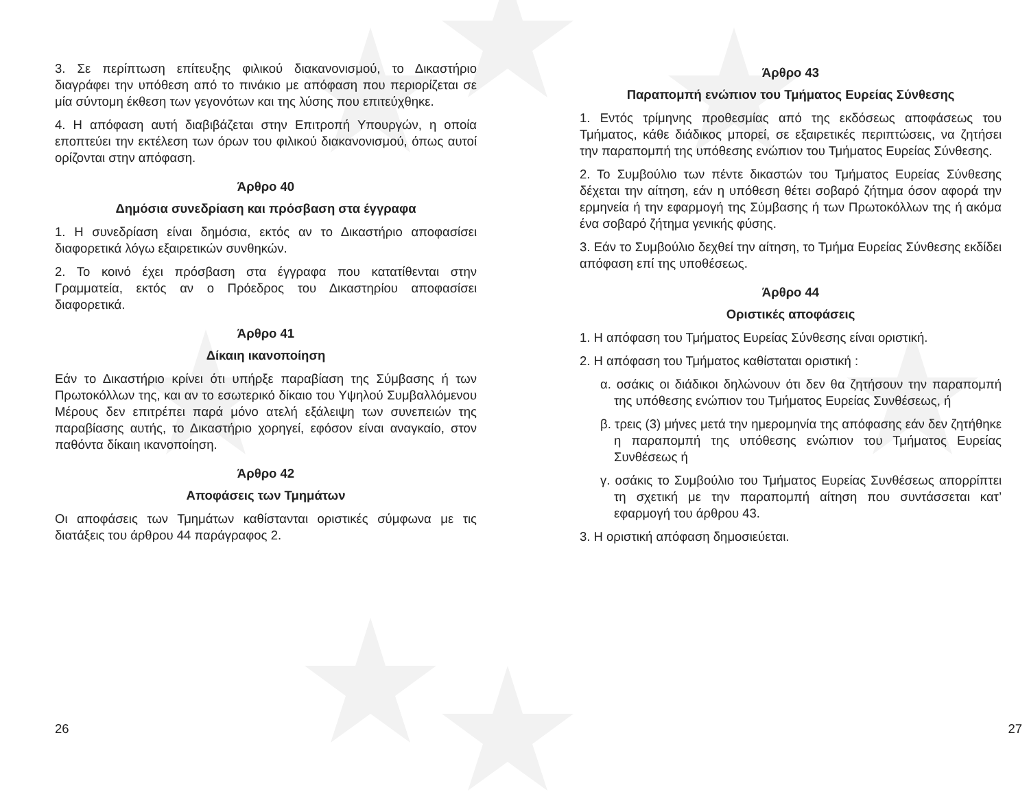3. Σε περίπτωση επίτευξης φιλικού διακανονισμού, το Δικαστήριο διαγράφει την υπόθεση από το πινάκιο με απόφαση που περιορίζεται σε μία σύντομη έκθεση των γεγονότων και της λύσης που επιτεύχθηκε.
4. Η απόφαση αυτή διαβιβάζεται στην Επιτροπή Υπουργών, η οποία εποπτεύει την εκτέλεση των όρων του φιλικού διακανονισμού, όπως αυτοί ορίζονται στην απόφαση.
Άρθρο 40
Δημόσια συνεδρίαση και πρόσβαση στα έγγραφα
1. Η συνεδρίαση είναι δημόσια, εκτός αν το Δικαστήριο αποφασίσει διαφορετικά λόγω εξαιρετικών συνθηκών.
2. Το κοινό έχει πρόσβαση στα έγγραφα που κατατίθενται στην Γραμματεία, εκτός αν ο Πρόεδρος του Δικαστηρίου αποφασίσει διαφορετικά.
Άρθρο 41
Δίκαιη ικανοποίηση
Εάν το Δικαστήριο κρίνει ότι υπήρξε παραβίαση της Σύμβασης ή των Πρωτοκόλλων της, και αν το εσωτερικό δίκαιο του Υψηλού Συμβαλλόμενου Μέρους δεν επιτρέπει παρά μόνο ατελή εξάλειψη των συνεπειών της παραβίασης αυτής, το Δικαστήριο χορηγεί, εφόσον είναι αναγκαίο, στον παθόντα δίκαιη ικανοποίηση.
Άρθρο 42
Αποφάσεις των Τμημάτων
Οι αποφάσεις των Τμημάτων καθίστανται οριστικές σύμφωνα με τις διατάξεις του άρθρου 44 παράγραφος 2.
Άρθρο 43
Παραπομπή ενώπιον του Τμήματος Ευρείας Σύνθεσης
1. Εντός τρίμηνης προθεσμίας από της εκδόσεως αποφάσεως του Τμήματος, κάθε διάδικος μπορεί, σε εξαιρετικές περιπτώσεις, να ζητήσει την παραπομπή της υπόθεσης ενώπιον του Τμήματος Ευρείας Σύνθεσης.
2. Το Συμβούλιο των πέντε δικαστών του Τμήματος Ευρείας Σύνθεσης δέχεται την αίτηση, εάν η υπόθεση θέτει σοβαρό ζήτημα όσον αφορά την ερμηνεία ή την εφαρμογή της Σύμβασης ή των Πρωτοκόλλων της ή ακόμα ένα σοβαρό ζήτημα γενικής φύσης.
3. Εάν το Συμβούλιο δεχθεί την αίτηση, το Τμήμα Ευρείας Σύνθεσης εκδίδει απόφαση επί της υποθέσεως.
Άρθρο 44
Οριστικές αποφάσεις
1. Η απόφαση του Τμήματος Ευρείας Σύνθεσης είναι οριστική.
2. Η απόφαση του Τμήματος καθίσταται οριστική :
α. οσάκις οι διάδικοι δηλώνουν ότι δεν θα ζητήσουν την παραπομπή της υπόθεσης ενώπιον του Τμήματος Ευρείας Συνθέσεως, ή
β. τρεις (3) μήνες μετά την ημερομηνία της απόφασης εάν δεν ζητήθηκε η παραπομπή της υπόθεσης ενώπιον του Τμήματος Ευρείας Συνθέσεως ή
γ. οσάκις το Συμβούλιο του Τμήματος Ευρείας Συνθέσεως απορρίπτει τη σχετική με την παραπομπή αίτηση που συντάσσεται κατ’ εφαρμογή του άρθρου 43.
3. Η οριστική απόφαση δημοσιεύεται.
26 27